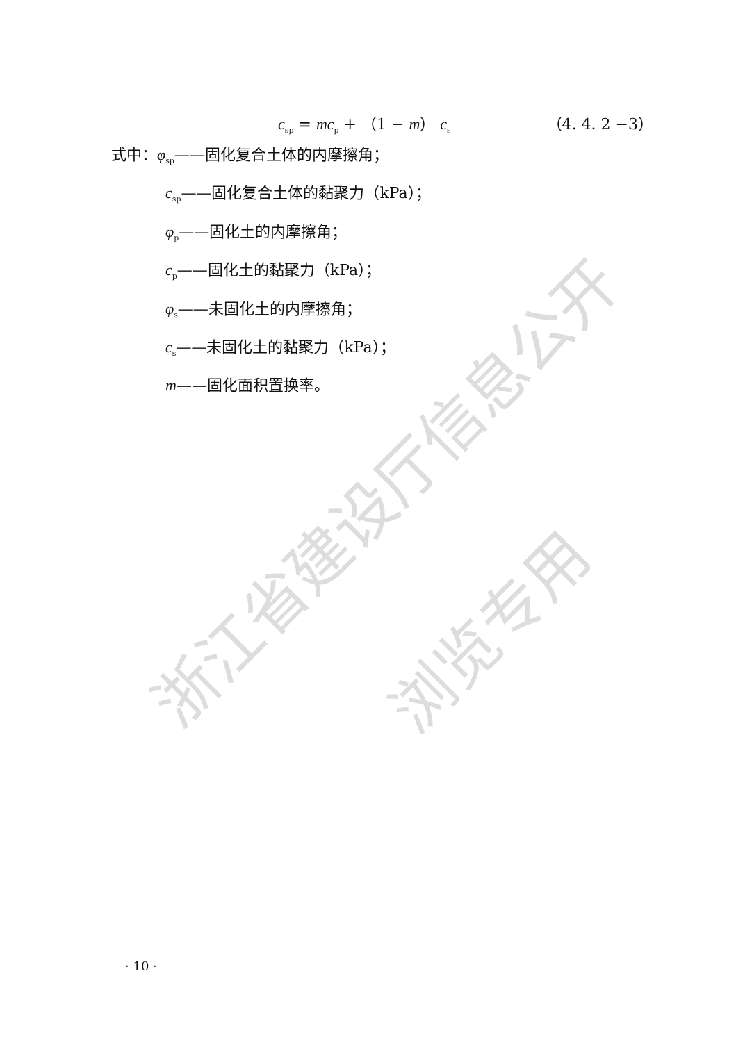浙江省建设厅信息公开
浏览专用
c<sub>sp</sub> = mc<sub>p</sub> + （1 − m） c<sub>s</sub> （4. 4. 2 −3）
式中：φ<sub>sp</sub>——固化复合土体的内摩擦角；
c<sub>sp</sub>——固化复合土体的黏聚力（kPa）；
φ<sub>p</sub>——固化土的内摩擦角；
c<sub>p</sub>——固化土的黏聚力（kPa）；
φ<sub>s</sub>——未固化土的内摩擦角；
c<sub>s</sub>——未固化土的黏聚力（kPa）；
m——固化面积置换率。
· 10 ·